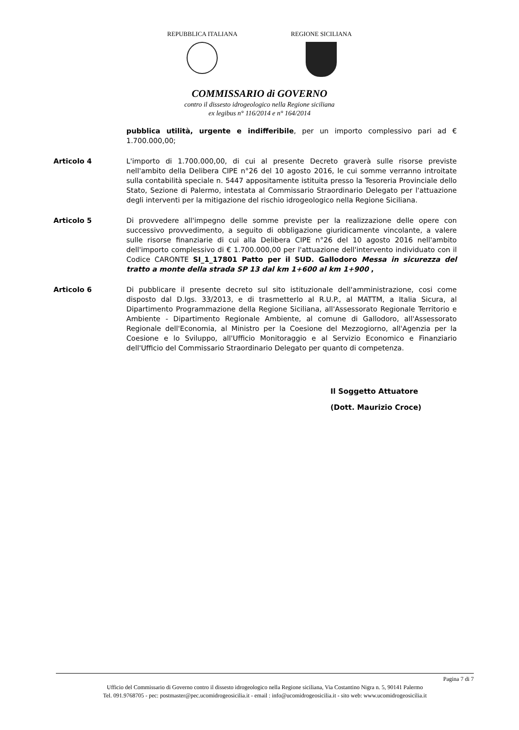REPUBBLICA ITALIANA REGIONE SICILIANA
COMMISSARIO di GOVERNO
contro il dissesto idrogeologico nella Regione siciliana
ex legibus n° 116/2014 e n° 164/2014
pubblica utilità, urgente e indifferibile, per un importo complessivo pari ad € 1.700.000,00;
Articolo 4 L'importo di 1.700.000,00, di cui al presente Decreto graverà sulle risorse previste nell'ambito della Delibera CIPE n°26 del 10 agosto 2016, le cui somme verranno introitate sulla contabilità speciale n. 5447 appositamente istituita presso la Tesoreria Provinciale dello Stato, Sezione di Palermo, intestata al Commissario Straordinario Delegato per l'attuazione degli interventi per la mitigazione del rischio idrogeologico nella Regione Siciliana.
Articolo 5 Di provvedere all'impegno delle somme previste per la realizzazione delle opere con successivo provvedimento, a seguito di obbligazione giuridicamente vincolante, a valere sulle risorse finanziarie di cui alla Delibera CIPE n°26 del 10 agosto 2016 nell'ambito dell'importo complessivo di € 1.700.000,00 per l'attuazione dell'intervento individuato con il Codice CARONTE SI_1_17801 Patto per il SUD. Gallodoro Messa in sicurezza del tratto a monte della strada SP 13 dal km 1+600 al km 1+900 ,
Articolo 6 Di pubblicare il presente decreto sul sito istituzionale dell'amministrazione, cosi come disposto dal D.lgs. 33/2013, e di trasmetterlo al R.U.P., al MATTM, a Italia Sicura, al Dipartimento Programmazione della Regione Siciliana, all'Assessorato Regionale Territorio e Ambiente - Dipartimento Regionale Ambiente, al comune di Gallodoro, all'Assessorato Regionale dell'Economia, al Ministro per la Coesione del Mezzogiorno, all'Agenzia per la Coesione e lo Sviluppo, all'Ufficio Monitoraggio e al Servizio Economico e Finanziario dell'Ufficio del Commissario Straordinario Delegato per quanto di competenza.
Il Soggetto Attuatore
(Dott. Maurizio Croce)
Pagina 7 di 7
Ufficio del Commissario di Governo contro il dissesto idrogeologico nella Regione siciliana, Via Costantino Nigra n. 5, 90141 Palermo
Tel. 091.9768705 - pec: postmaster@pec.ucomidrogeosicilia.it - email : info@ucomidrogeosicilia.it - sito web: www.ucomidrogeosicilia.it